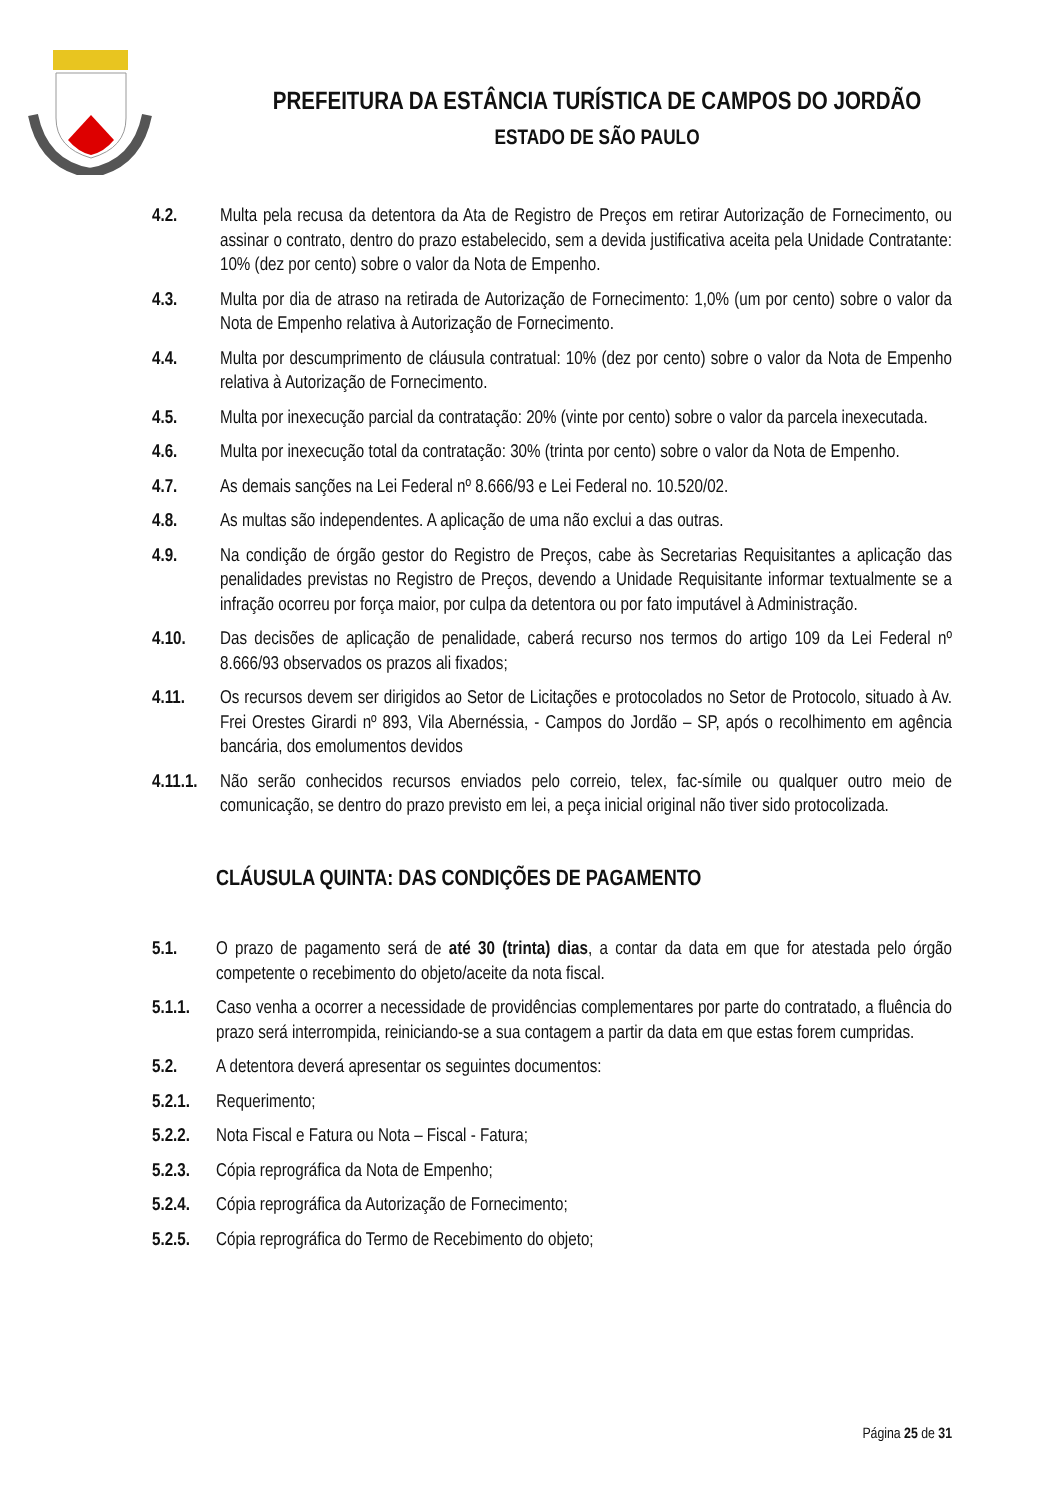PREFEITURA DA ESTÂNCIA TURÍSTICA DE CAMPOS DO JORDÃO
ESTADO DE SÃO PAULO
4.2. Multa pela recusa da detentora da Ata de Registro de Preços em retirar Autorização de Fornecimento, ou assinar o contrato, dentro do prazo estabelecido, sem a devida justificativa aceita pela Unidade Contratante: 10% (dez por cento) sobre o valor da Nota de Empenho.
4.3. Multa por dia de atraso na retirada de Autorização de Fornecimento: 1,0% (um por cento) sobre o valor da Nota de Empenho relativa à Autorização de Fornecimento.
4.4. Multa por descumprimento de cláusula contratual: 10% (dez por cento) sobre o valor da Nota de Empenho relativa à Autorização de Fornecimento.
4.5. Multa por inexecução parcial da contratação: 20% (vinte por cento) sobre o valor da parcela inexecutada.
4.6. Multa por inexecução total da contratação: 30% (trinta por cento) sobre o valor da Nota de Empenho.
4.7. As demais sanções na Lei Federal nº 8.666/93 e Lei Federal no. 10.520/02.
4.8. As multas são independentes. A aplicação de uma não exclui a das outras.
4.9. Na condição de órgão gestor do Registro de Preços, cabe às Secretarias Requisitantes a aplicação das penalidades previstas no Registro de Preços, devendo a Unidade Requisitante informar textualmente se a infração ocorreu por força maior, por culpa da detentora ou por fato imputável à Administração.
4.10. Das decisões de aplicação de penalidade, caberá recurso nos termos do artigo 109 da Lei Federal nº 8.666/93 observados os prazos ali fixados;
4.11. Os recursos devem ser dirigidos ao Setor de Licitações e protocolados no Setor de Protocolo, situado à Av. Frei Orestes Girardi nº 893, Vila Abernéssia, - Campos do Jordão – SP, após o recolhimento em agência bancária, dos emolumentos devidos
4.11.1.
Não serão conhecidos recursos enviados pelo correio, telex, fac-símile ou qualquer outro meio de comunicação, se dentro do prazo previsto em lei, a peça inicial original não tiver sido protocolizada.
CLÁUSULA QUINTA: DAS CONDIÇÕES DE PAGAMENTO
5.1. O prazo de pagamento será de até 30 (trinta) dias, a contar da data em que for atestada pelo órgão competente o recebimento do objeto/aceite da nota fiscal.
5.1.1.
Caso venha a ocorrer a necessidade de providências complementares por parte do contratado, a fluência do prazo será interrompida, reiniciando-se a sua contagem a partir da data em que estas forem cumpridas.
5.2. A detentora deverá apresentar os seguintes documentos:
5.2.1.
Requerimento;
5.2.2.
Nota Fiscal e Fatura ou Nota – Fiscal - Fatura;
5.2.3.
Cópia reprográfica da Nota de Empenho;
5.2.4.
Cópia reprográfica da Autorização de Fornecimento;
5.2.5.
Cópia reprográfica do Termo de Recebimento do objeto;
Página 25 de 31